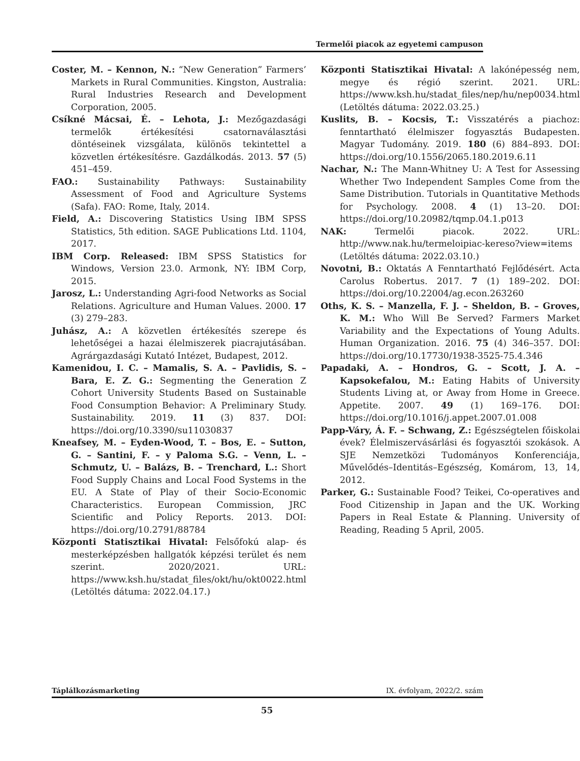Termelői piacok az egyetemi campuson
Coster, M. – Kennon, N.: “New Generation” Farmers’ Markets in Rural Communities. Kingston, Australia: Rural Industries Research and Development Corporation, 2005.
Csíkné Mácsai, É. – Lehota, J.: Mezőgazdasági termelők értékesítési csatornaválasztási döntéseinek vizsgálata, különös tekintettel a közvetlen értékesítésre. Gazdálkodás. 2013. 57 (5) 451–459.
FAO.: Sustainability Pathways: Sustainability Assessment of Food and Agriculture Systems (Safa). FAO: Rome, Italy, 2014.
Field, A.: Discovering Statistics Using IBM SPSS Statistics, 5th edition. SAGE Publications Ltd. 1104, 2017.
IBM Corp. Released: IBM SPSS Statistics for Windows, Version 23.0. Armonk, NY: IBM Corp, 2015.
Jarosz, L.: Understanding Agri-food Networks as Social Relations. Agriculture and Human Values. 2000. 17 (3) 279–283.
Juhász, A.: A közvetlen értékesítés szerepe és lehetőségei a hazai élelmiszerek piacrajutásában. Agrárgazdasági Kutató Intézet, Budapest, 2012.
Kamenidou, I. C. – Mamalis, S. A. – Pavlidis, S. – Bara, E. Z. G.: Segmenting the Generation Z Cohort University Students Based on Sustainable Food Consumption Behavior: A Preliminary Study. Sustainability. 2019. 11 (3) 837. DOI: https://doi.org/10.3390/su11030837
Kneafsey, M. – Eyden-Wood, T. – Bos, E. – Sutton, G. – Santini, F. – y Paloma S.G. – Venn, L. – Schmutz, U. – Balázs, B. – Trenchard, L.: Short Food Supply Chains and Local Food Systems in the EU. A State of Play of their Socio-Economic Characteristics. European Commission, JRC Scientific and Policy Reports. 2013. DOI: https://doi.org/10.2791/88784
Központi Statisztikai Hivatal: Felsőfokú alap- és mesterképzésben hallgatók képzési terület és nem szerint. 2020/2021. URL: https://www.ksh.hu/stadat_files/okt/hu/okt0022.html (Letöltés dátuma: 2022.04.17.)
Központi Statisztikai Hivatal: A lakónépesség nem, megye és régió szerint. 2021. URL: https://www.ksh.hu/stadat_files/nep/hu/nep0034.html (Letöltés dátuma: 2022.03.25.)
Kuslits, B. – Kocsis, T.: Visszatérés a piachoz: fenntartható élelmiszer fogyasztás Budapesten. Magyar Tudomány. 2019. 180 (6) 884–893. DOI: https://doi.org/10.1556/2065.180.2019.6.11
Nachar, N.: The Mann-Whitney U: A Test for Assessing Whether Two Independent Samples Come from the Same Distribution. Tutorials in Quantitative Methods for Psychology. 2008. 4 (1) 13–20. DOI: https://doi.org/10.20982/tqmp.04.1.p013
NAK: Termelői piacok. 2022. URL: http://www.nak.hu/termeloipiac-kereso?view=items (Letöltés dátuma: 2022.03.10.)
Novotni, B.: Oktatás A Fenntartható Fejlődésért. Acta Carolus Robertus. 2017. 7 (1) 189–202. DOI: https://doi.org/10.22004/ag.econ.263260
Oths, K. S. – Manzella, F. J. – Sheldon, B. – Groves, K. M.: Who Will Be Served? Farmers Market Variability and the Expectations of Young Adults. Human Organization. 2016. 75 (4) 346–357. DOI: https://doi.org/10.17730/1938-3525-75.4.346
Papadaki, A. – Hondros, G. – Scott, J. A. – Kapsokefalou, M.: Eating Habits of University Students Living at, or Away from Home in Greece. Appetite. 2007. 49 (1) 169–176. DOI: https://doi.org/10.1016/j.appet.2007.01.008
Papp-Váry, Á. F. – Schwang, Z.: Egészségtelen főiskolai évek? Élelmiszervásárlási és fogyasztói szokások. A SJE Nemzetközi Tudományos Konferenciája, Művelődés–Identitás–Egészség, Komárom, 13, 14, 2012.
Parker, G.: Sustainable Food? Teikei, Co-operatives and Food Citizenship in Japan and the UK. Working Papers in Real Estate & Planning. University of Reading, Reading 5 April, 2005.
Táplálkozásmarketing IX. évfolyam, 2022/2. szám
55